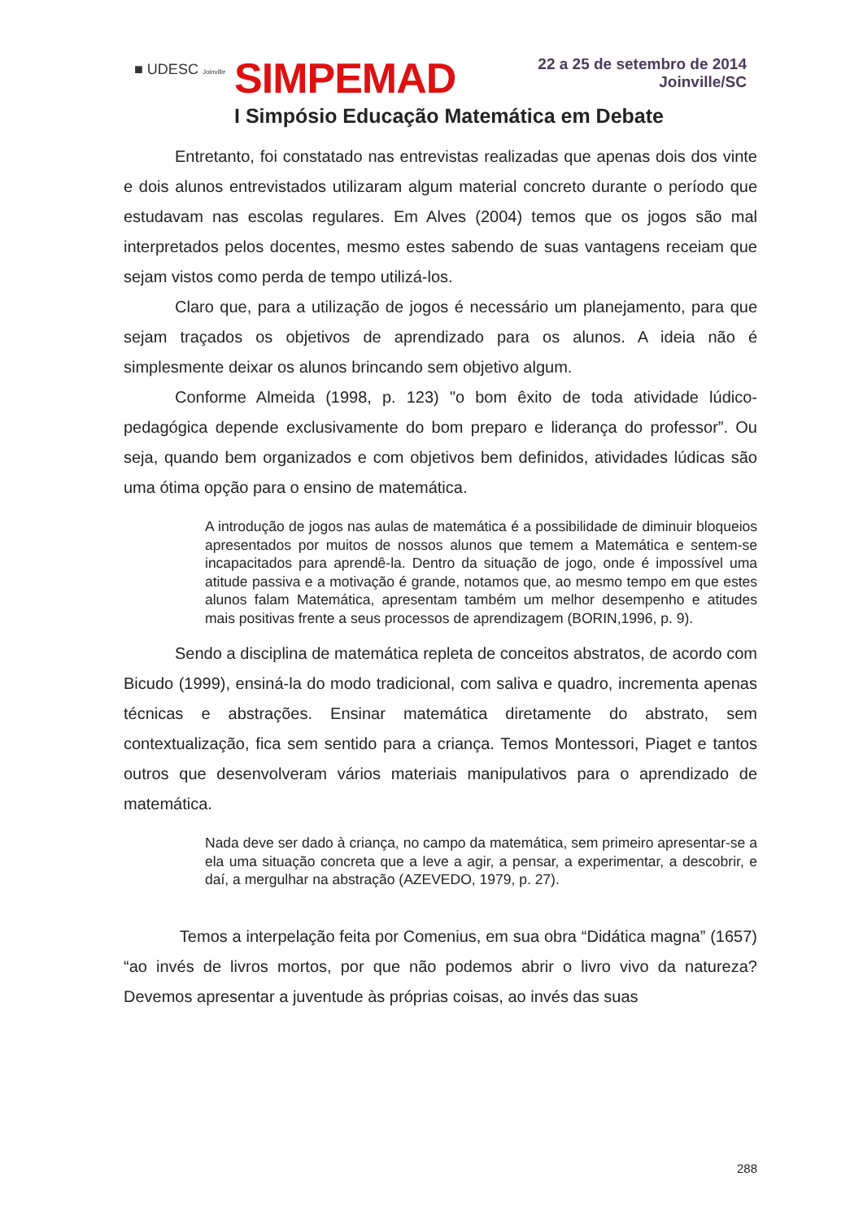■ UDESC Joinville SIMPEMAD
22 a 25 de setembro de 2014
Joinville/SC
I Simpósio Educação Matemática em Debate
Entretanto, foi constatado nas entrevistas realizadas que apenas dois dos vinte e dois alunos entrevistados utilizaram algum material concreto durante o período que estudavam nas escolas regulares. Em Alves (2004) temos que os jogos são mal interpretados pelos docentes, mesmo estes sabendo de suas vantagens receiam que sejam vistos como perda de tempo utilizá-los.
Claro que, para a utilização de jogos é necessário um planejamento, para que sejam traçados os objetivos de aprendizado para os alunos. A ideia não é simplesmente deixar os alunos brincando sem objetivo algum.
Conforme Almeida (1998, p. 123) "o bom êxito de toda atividade lúdico-pedagógica depende exclusivamente do bom preparo e liderança do professor”. Ou seja, quando bem organizados e com objetivos bem definidos, atividades lúdicas são uma ótima opção para o ensino de matemática.
A introdução de jogos nas aulas de matemática é a possibilidade de diminuir bloqueios apresentados por muitos de nossos alunos que temem a Matemática e sentem-se incapacitados para aprendê-la. Dentro da situação de jogo, onde é impossível uma atitude passiva e a motivação é grande, notamos que, ao mesmo tempo em que estes alunos falam Matemática, apresentam também um melhor desempenho e atitudes mais positivas frente a seus processos de aprendizagem (BORIN,1996, p. 9).
Sendo a disciplina de matemática repleta de conceitos abstratos, de acordo com Bicudo (1999), ensiná-la do modo tradicional, com saliva e quadro, incrementa apenas técnicas e abstrações. Ensinar matemática diretamente do abstrato, sem contextualização, fica sem sentido para a criança. Temos Montessori, Piaget e tantos outros que desenvolveram vários materiais manipulativos para o aprendizado de matemática.
Nada deve ser dado à criança, no campo da matemática, sem primeiro apresentar-se a ela uma situação concreta que a leve a agir, a pensar, a experimentar, a descobrir, e daí, a mergulhar na abstração (AZEVEDO, 1979, p. 27).
Temos a interpelação feita por Comenius, em sua obra “Didática magna” (1657) “ao invés de livros mortos, por que não podemos abrir o livro vivo da natureza? Devemos apresentar a juventude às próprias coisas, ao invés das suas
288